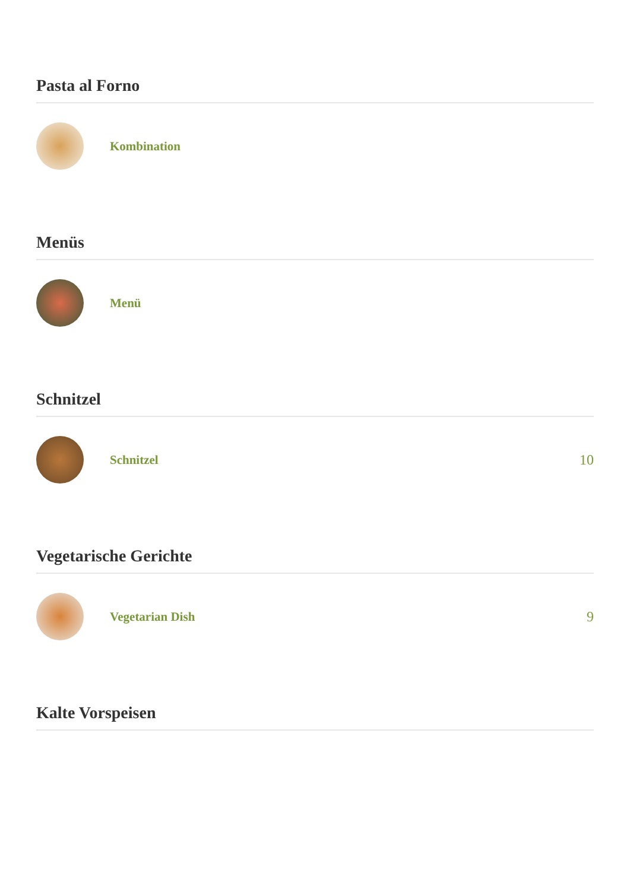Pasta al Forno
Kombination
Menüs
Menü
Schnitzel
Schnitzel 10
Vegetarische Gerichte
Vegetarian Dish 9
Kalte Vorspeisen